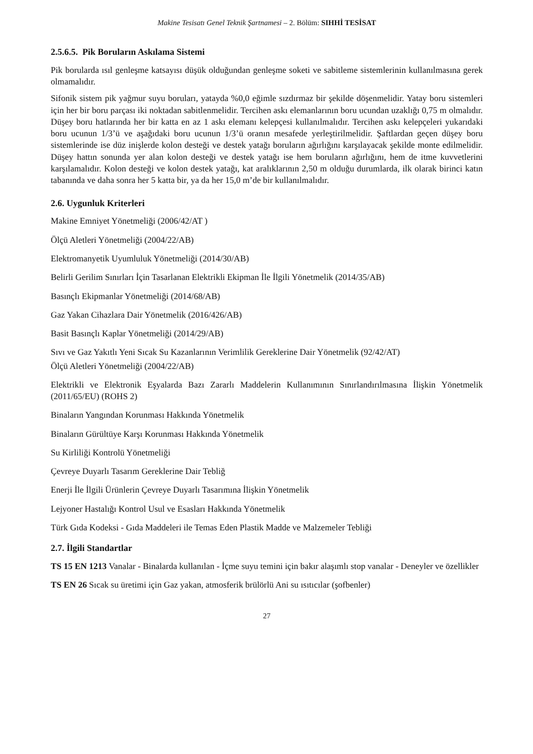Makine Tesisatı Genel Teknik Şartnamesi – 2. Bölüm: SIHHİ TESİSAT
2.5.6.5. Pik Boruların Askılama Sistemi
Pik borularda ısıl genleşme katsayısı düşük olduğundan genleşme soketi ve sabitleme sistemlerinin kullanılmasına gerek olmamalıdır.
Sifonik sistem pik yağmur suyu boruları, yatayda %0,0 eğimle sızdırmaz bir şekilde döşenmelidir. Yatay boru sistemleri için her bir boru parçası iki noktadan sabitlenmelidir. Tercihen askı elemanlarının boru ucundan uzaklığı 0,75 m olmalıdır. Düşey boru hatlarında her bir katta en az 1 askı elemanı kelepçesi kullanılmalıdır. Tercihen askı kelepçeleri yukarıdaki boru ucunun 1/3’ü ve aşağıdaki boru ucunun 1/3’ü oranın mesafede yerleştirilmelidir. Şaftlardan geçen düşey boru sistemlerinde ise düz inişlerde kolon desteği ve destek yatağı boruların ağırlığını karşılayacak şekilde monte edilmelidir. Düşey hattın sonunda yer alan kolon desteği ve destek yatağı ise hem boruların ağırlığını, hem de itme kuvvetlerini karşılamalıdır. Kolon desteği ve kolon destek yatağı, kat aralıklarının 2,50 m olduğu durumlarda, ilk olarak birinci katın tabanında ve daha sonra her 5 katta bir, ya da her 15,0 m’de bir kullanılmalıdır.
2.6. Uygunluk Kriterleri
Makine Emniyet Yönetmeliği (2006/42/AT )
Ölçü Aletleri Yönetmeliği (2004/22/AB)
Elektromanyetik Uyumluluk Yönetmeliği (2014/30/AB)
Belirli Gerilim Sınırları İçin Tasarlanan Elektrikli Ekipman İle İlgili Yönetmelik (2014/35/AB)
Basınçlı Ekipmanlar Yönetmeliği (2014/68/AB)
Gaz Yakan Cihazlara Dair Yönetmelik (2016/426/AB)
Basit Basınçlı Kaplar Yönetmeliği (2014/29/AB)
Sıvı ve Gaz Yakıtlı Yeni Sıcak Su Kazanlarının Verimlilik Gereklerine Dair Yönetmelik (92/42/AT)
Ölçü Aletleri Yönetmeliği (2004/22/AB)
Elektrikli ve Elektronik Eşyalarda Bazı Zararlı Maddelerin Kullanımının Sınırlandırılmasına İlişkin Yönetmelik (2011/65/EU) (ROHS 2)
Binaların Yangından Korunması Hakkında Yönetmelik
Binaların Gürültüye Karşı Korunması Hakkında Yönetmelik
Su Kirliliği Kontrolü Yönetmeliği
Çevreye Duyarlı Tasarım Gereklerine Dair Tebliğ
Enerji İle İlgili Ürünlerin Çevreye Duyarlı Tasarımına İlişkin Yönetmelik
Lejyoner Hastalığı Kontrol Usul ve Esasları Hakkında Yönetmelik
Türk Gıda Kodeksi - Gıda Maddeleri ile Temas Eden Plastik Madde ve Malzemeler Tebliği
2.7. İlgili Standartlar
TS 15 EN 1213 Vanalar - Binalarda kullanılan - İçme suyu temini için bakır alaşımlı stop vanalar - Deneyler ve özellikler
TS EN 26 Sıcak su üretimi için Gaz yakan, atmosferik brülörlü Ani su ısıtıcılar (şofbenler)
27